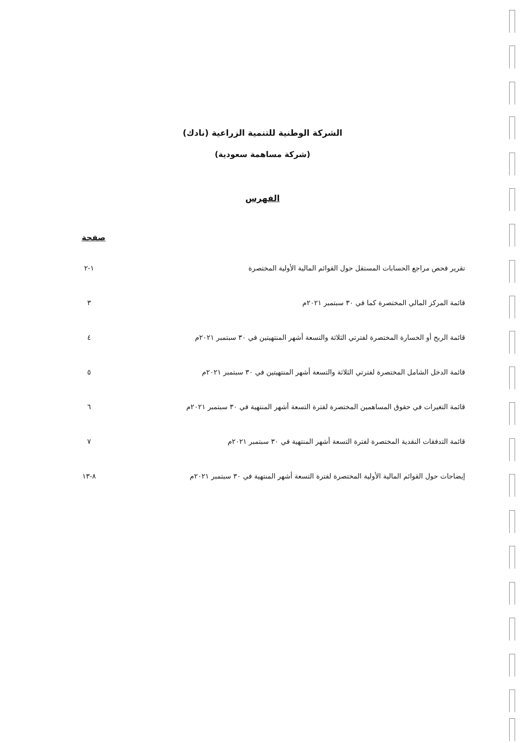الشركة الوطنية للتنمية الزراعية (نادك)
(شركة مساهمة سعودية)
الفهرس
صفحة
تقرير فحص مراجع الحسابات المستقل حول القوائم المالية الأولية المختصرة ١-٢
قائمة المركز المالي المختصرة كما في ٣٠ سبتمبر ٢٠٢١م ٣
قائمة الربح أو الخسارة المختصرة لفترتي الثلاثة والتسعة أشهر المنتهيتين في ٣٠ سبتمبر ٢٠٢١م ٤
قائمة الدخل الشامل المختصرة لفترتي الثلاثة والتسعة أشهر المنتهيتين في ٣٠ سبتمبر ٢٠٢١م ٥
قائمة التغيرات في حقوق المساهمين المختصرة لفترة التسعة أشهر المنتهية في ٣٠ سبتمبر ٢٠٢١م ٦
قائمة التدفقات النقدية المختصرة لفترة التسعة أشهر المنتهية في ٣٠ سبتمبر ٢٠٢١م ٧
إيضاحات حول القوائم المالية الأولية المختصرة لفترة التسعة أشهر المنتهية في ٣٠ سبتمبر ٢٠٢١م ٨-١٣